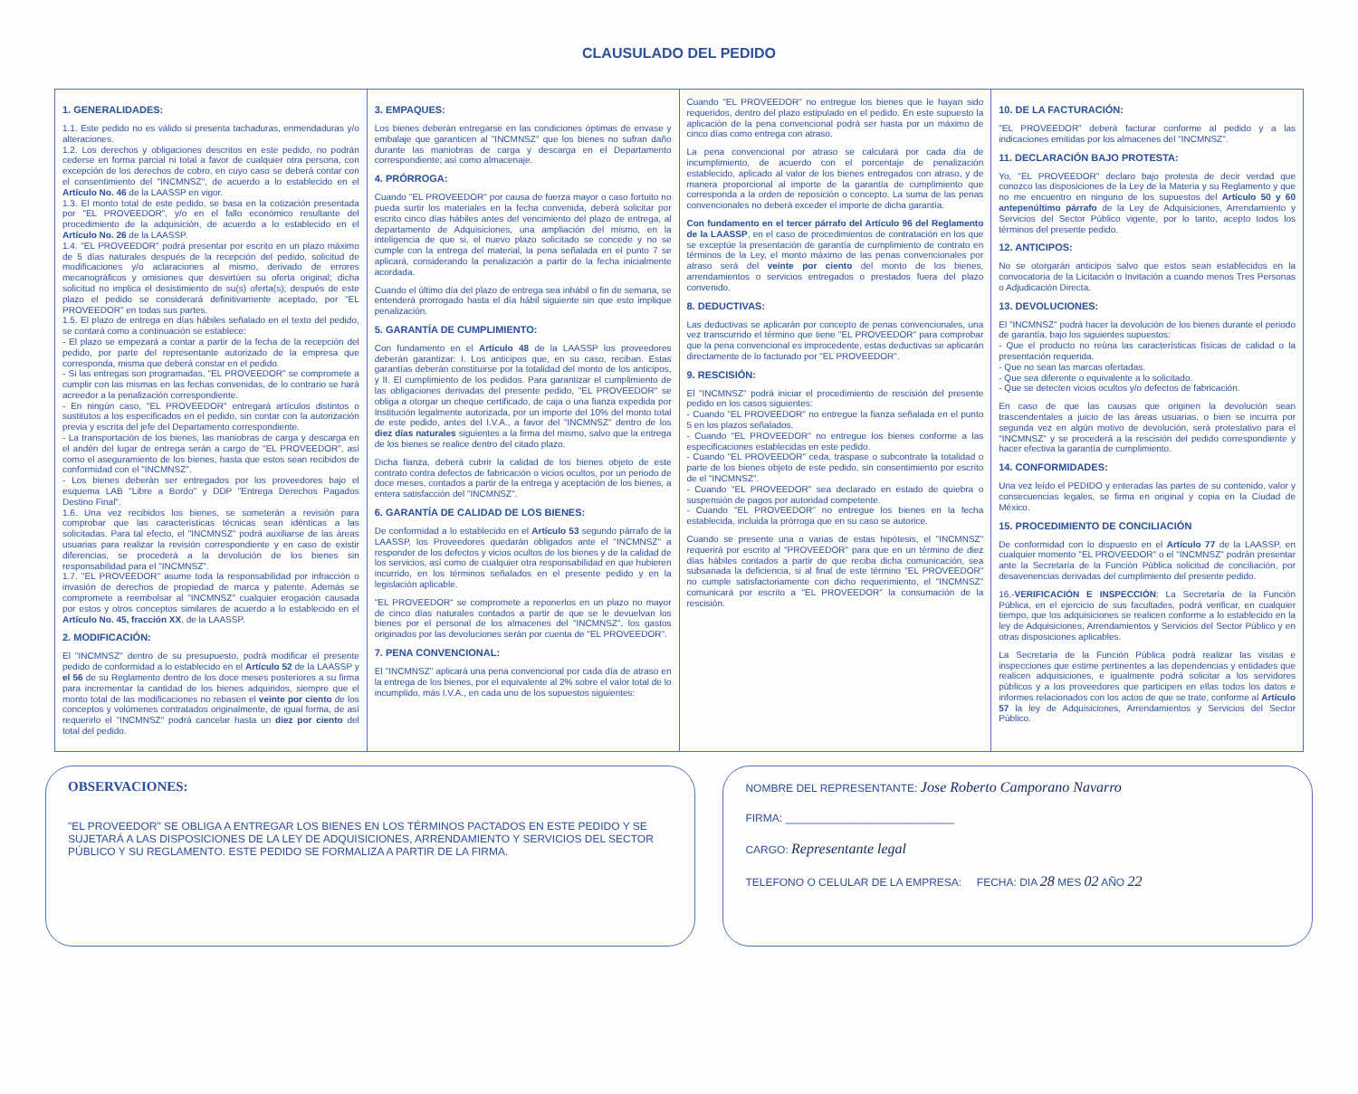CLAUSULADO DEL PEDIDO
1. GENERALIDADES:
1.1. Este pedido no es válido si presenta tachaduras, enmendaduras y/o alteraciones.
1.2. Los derechos y obligaciones descritos en este pedido, no podrán cederse en forma parcial ni total a favor de cualquier otra persona, con excepción de los derechos de cobro, en cuyo caso se deberá contar con el consentimiento del "INCMNSZ", de acuerdo a lo establecido en el Artículo No. 46 de la LAASSP en vigor.
1.3. El monto total de este pedido, se basa en la cotización presentada por "EL PROVEEDOR", y/o en el fallo económico resultante del procedimiento de la adquisición, de acuerdo a lo establecido en el Artículo No. 26 de la LAASSP.
1.4. "EL PROVEEDOR" podrá presentar por escrito en un plazo máximo de 5 días naturales después de la recepción del pedido, solicitud de modificaciones y/o aclaraciones al mismo, derivado de errores mecanográficos y omisiones que desvirtúen su oferta original; dicha solicitud no implica el desistimiento de su(s) oferta(s); después de este plazo el pedido se considerará definitivamente aceptado, por "EL PROVEEDOR" en todas sus partes.
1.5. El plazo de entrega en días hábiles señalado en el texto del pedido, se contará como a continuación se establece:
- El plazo se empezará a contar a partir de la fecha de la recepción del pedido, por parte del representante autorizado de la empresa que corresponda, misma que deberá constar en el pedido.
- Si las entregas son programadas, "EL PROVEEDOR" se compromete a cumplir con las mismas en las fechas convenidas, de lo contrario se hará acreedor a la penalización correspondiente.
- En ningún caso, "EL PROVEEDOR" entregará artículos distintos o sustitutos a los especificados en el pedido, sin contar con la autorización previa y escrita del jefe del Departamento correspondiente.
- La transportación de los bienes, las maniobras de carga y descarga en el andén del lugar de entrega serán a cargo de "EL PROVEEDOR", así como el aseguramiento de los bienes, hasta que estos sean recibidos de conformidad con el "INCMNSZ".
- Los bienes deberán ser entregados por los proveedores bajo el esquema LAB "Libre a Bordo" y DDP "Entrega Derechos Pagados Destino Final".
1.6. Una vez recibidos los bienes, se someterán a revisión para comprobar que las características técnicas sean idénticas a las solicitadas. Para tal efecto, el "INCMNSZ" podrá auxiliarse de las áreas usuarias para realizar la revisión correspondiente y en caso de existir diferencias, se procederá a la devolución de los bienes sin responsabilidad para el "INCMNSZ".
1.7. "EL PROVEEDOR" asume toda la responsabilidad por infracción o invasión de derechos de propiedad de marca y patente. Además se compromete a reembolsar al "INCMNSZ" cualquier erogación causada por estos y otros conceptos similares de acuerdo a lo establecido en el Artículo No. 45, fracción XX, de la LAASSP.
2. MODIFICACIÓN:
El "INCMNSZ" dentro de su presupuesto, podrá modificar el presente pedido de conformidad a lo establecido en el Artículo 52 de la LAASSP y el 56 de su Reglamento dentro de los doce meses posteriores a su firma para incrementar la cantidad de los bienes adquiridos, siempre que el monto total de las modificaciones no rebasen el veinte por ciento de los conceptos y volúmenes contratados originalmente, de igual forma, de así requerirlo el "INCMNSZ" podrá cancelar hasta un diez por ciento del total del pedido.
3. EMPAQUES:
Los bienes deberán entregarse en las condiciones óptimas de envase y embalaje que garanticen al "INCMNSZ" que los bienes no sufran daño durante las maniobras de carga y descarga en el Departamento correspondiente; así como almacenaje.
4. PRÓRROGA:
Cuando "EL PROVEEDOR" por causa de fuerza mayor o caso fortuito no pueda surtir los materiales en la fecha convenida, deberá solicitar por escrito cinco días hábiles antes del vencimiento del plazo de entrega, al departamento de Adquisiciones, una ampliación del mismo, en la inteligencia de que si, el nuevo plazo solicitado se concede y no se cumple con la entrega del material, la pena señalada en el punto 7 se aplicará, considerando la penalización a partir de la fecha inicialmente acordada.
Cuando el último día del plazo de entrega sea inhábil o fin de semana, se entenderá prorrogado hasta el día hábil siguiente sin que esto implique penalización.
5. GARANTÍA DE CUMPLIMIENTO:
Con fundamento en el Artículo 48 de la LAASSP los proveedores deberán garantizar: I. Los anticipos que, en su caso, reciban. Estas garantías deberán constituirse por la totalidad del monto de los anticipos, y II. El cumplimiento de los pedidos. Para garantizar el cumplimiento de las obligaciones derivadas del presente pedido, "EL PROVEEDOR" se obliga a otorgar un cheque certificado, de caja o una fianza expedida por Institución legalmente autorizada, por un importe del 10% del monto total de este pedido, antes del I.V.A., a favor del "INCMNSZ" dentro de los diez días naturales siguientes a la firma del mismo, salvo que la entrega de los bienes se realice dentro del citado plazo.
Dicha fianza, deberá cubrir la calidad de los bienes objeto de este contrato contra defectos de fabricación o vicios ocultos, por un periodo de doce meses, contados a partir de la entrega y aceptación de los bienes, a entera satisfacción del "INCMNSZ".
6. GARANTÍA DE CALIDAD DE LOS BIENES:
De conformidad a lo establecido en el Artículo 53 segundo párrafo de la LAASSP, los Proveedores quedarán obligados ante el "INCMNSZ" a responder de los defectos y vicios ocultos de los bienes y de la calidad de los servicios, así como de cualquier otra responsabilidad en que hubieren incurrido, en los términos señalados en el presente pedido y en la legislación aplicable.
"EL PROVEEDOR" se compromete a reponerlos en un plazo no mayor de cinco días naturales contados a partir de que se le devuelvan los bienes por el personal de los almacenes del "INCMNSZ", los gastos originados por las devoluciones serán por cuenta de "EL PROVEEDOR".
7. PENA CONVENCIONAL:
El "INCMNSZ" aplicará una pena convencional por cada día de atraso en la entrega de los bienes, por el equivalente al 2% sobre el valor total de lo incumplido, más I.V.A., en cada uno de los supuestos siguientes:
Cuando "EL PROVEEDOR" no entregue los bienes que le hayan sido requeridos, dentro del plazo estipulado en el pedido. En este supuesto la aplicación de la pena convencional podrá ser hasta por un máximo de cinco días como entrega con atraso.
La pena convencional por atraso se calculará por cada día de incumplimiento, de acuerdo con el porcentaje de penalización establecido, aplicado al valor de los bienes entregados con atraso, y de manera proporcional al importe de la garantía de cumplimiento que corresponda a la orden de reposición o concepto. La suma de las penas convencionales no deberá exceder el importe de dicha garantía.
Con fundamento en el tercer párrafo del Artículo 96 del Reglamento de la LAASSP, en el caso de procedimientos de contratación en los que se exceptúe la presentación de garantía de cumplimiento de contrato en términos de la Ley, el monto máximo de las penas convencionales por atraso será del veinte por ciento del monto de los bienes, arrendamientos o servicios entregados o prestados fuera del plazo convenido.
8. DEDUCTIVAS:
Las deductivas se aplicarán por concepto de penas convencionales, una vez transcurrido el término que tiene "EL PROVEEDOR" para comprobar que la pena convencional es improcedente, estas deductivas se aplicarán directamente de lo facturado por "EL PROVEEDOR".
9. RESCISIÓN:
El "INCMNSZ" podrá iniciar el procedimiento de rescisión del presente pedido en los casos siguientes:
- Cuando "EL PROVEEDOR" no entregue la fianza señalada en el punto 5 en los plazos señalados.
- Cuando "EL PROVEEDOR" no entregue los bienes conforme a las especificaciones establecidas en este pedido.
- Cuando "EL PROVEEDOR" ceda, traspase o subcontrate la totalidad o parte de los bienes objeto de este pedido, sin consentimiento por escrito de el "INCMNSZ".
- Cuando "EL PROVEEDOR" sea declarado en estado de quiebra o suspensión de pagos por autoridad competente.
- Cuando "EL PROVEEDOR" no entregue los bienes en la fecha establecida, incluida la prórroga que en su caso se autorice.
Cuando se presente una o varias de estas hipótesis, el "INCMNSZ" requerirá por escrito al "PROVEEDOR" para que en un término de diez días hábiles contados a partir de que reciba dicha comunicación, sea subsanada la deficiencia, si al final de este término "EL PROVEEDOR" no cumple satisfactoriamente con dicho requerimiento, el "INCMNSZ" comunicará por escrito a "EL PROVEEDOR" la consumación de la rescisión.
10. DE LA FACTURACIÓN:
"EL PROVEEDOR" deberá facturar conforme al pedido y a las indicaciones emitidas por los almacenes del "INCMNSZ".
11. DECLARACIÓN BAJO PROTESTA:
Yo, "EL PROVEEDOR" declaro bajo protesta de decir verdad que conozco las disposiciones de la Ley de la Materia y su Reglamento y que no me encuentro en ninguno de los supuestos del Artículo 50 y 60 antepenúltimo párrafo de la Ley de Adquisiciones, Arrendamiento y Servicios del Sector Público vigente, por lo tanto, acepto todos los términos del presente pedido.
12. ANTICIPOS:
No se otorgarán anticipos salvo que estos sean establecidos en la convocatoria de la Licitación o Invitación a cuando menos Tres Personas o Adjudicación Directa.
13. DEVOLUCIONES:
El "INCMNSZ" podrá hacer la devolución de los bienes durante el periodo de garantía, bajo los siguientes supuestos:
- Que el producto no reúna las características físicas de calidad o la presentación requerida.
- Que no sean las marcas ofertadas.
- Que sea diferente o equivalente a lo solicitado.
- Que se detecten vicios ocultos y/o defectos de fabricación.
En caso de que las causas que originen la devolución sean trascendentales a juicio de las áreas usuarias, o bien se incurra por segunda vez en algún motivo de devolución, será protestativo para el "INCMNSZ" y se procederá a la rescisión del pedido correspondiente y hacer efectiva la garantía de cumplimiento.
14. CONFORMIDADES:
Una vez leído el PEDIDO y enteradas las partes de su contenido, valor y consecuencias legales, se firma en original y copia en la Ciudad de México.
15. PROCEDIMIENTO DE CONCILIACIÓN
De conformidad con lo dispuesto en el Artículo 77 de la LAASSP, en cualquier momento "EL PROVEEDOR" o el "INCMNSZ" podrán presentar ante la Secretaría de la Función Pública solicitud de conciliación, por desavenencias derivadas del cumplimiento del presente pedido.
16.-VERIFICACIÓN E INSPECCIÓN: La Secretaría de la Función Pública, en el ejercicio de sus facultades, podrá verificar, en cualquier tiempo, que los adquisiciones se realicen conforme a lo establecido en la ley de Adquisiciones, Arrendamientos y Servicios del Sector Público y en otras disposiciones aplicables.
La Secretaría de la Función Pública podrá realizar las visitas e inspecciones que estime pertinentes a las dependencias y entidades que realicen adquisiciones, e igualmente podrá solicitar a los servidores públicos y a los proveedores que participen en ellas todos los datos e informes relacionados con los actos de que se trate, conforme al Artículo 57 la ley de Adquisiciones, Arrendamientos y Servicios del Sector Público.
OBSERVACIONES:
"EL PROVEEDOR" SE OBLIGA A ENTREGAR LOS BIENES EN LOS TÉRMINOS PACTADOS EN ESTE PEDIDO Y SE SUJETARÁ A LAS DISPOSICIONES DE LA LEY DE ADQUISICIONES, ARRENDAMIENTO Y SERVICIOS DEL SECTOR PÚBLICO Y SU REGLAMENTO. ESTE PEDIDO SE FORMALIZA A PARTIR DE LA FIRMA.
NOMBRE DEL REPRESENTANTE: Jose Roberto Camporano Navarro
FIRMA: ____________________________
CARGO: Representante legal
TELEFONO O CELULAR DE LA EMPRESA: FECHA: DIA 28 MES 02 AÑO 22